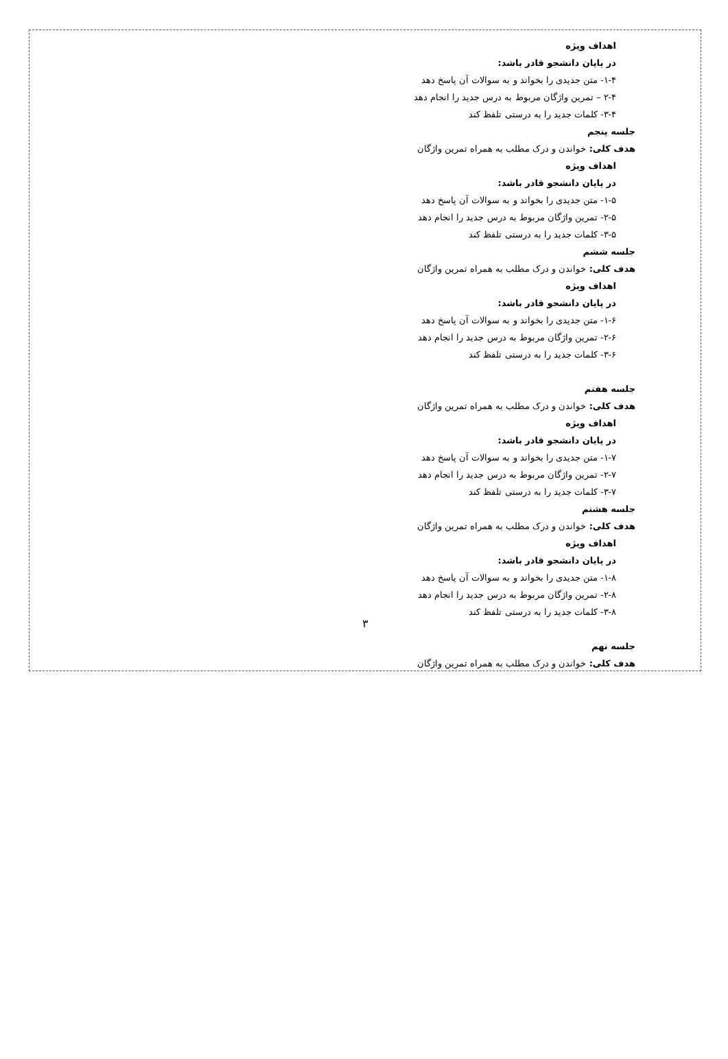اهداف ویژه
در پایان دانشجو قادر باشد:
۱-۴- متن جدیدی را بخواند و به سوالات آن پاسخ دهد
۲-۴ – تمرین واژگان مربوط به درس جدید را انجام دهد
۳-۴- کلمات جدید را به درستی تلفظ کند
جلسه پنجم
هدف کلی: خواندن و درک مطلب به همراه تمرین واژگان
اهداف ویژه
در پایان دانشجو قادر باشد:
۱-۵- متن جدیدی را بخواند و به سوالات آن پاسخ دهد
۲-۵- تمرین واژگان مربوط به درس جدید را انجام دهد
۳-۵- کلمات جدید را به درستی تلفظ کند
جلسه ششم
هدف کلی: خواندن و درک مطلب به همراه تمرین واژگان
اهداف ویژه
در پایان دانشجو قادر باشد:
۱-۶- متن جدیدی را بخواند و به سوالات آن پاسخ دهد
۲-۶- تمرین واژگان مربوط به درس جدید را انجام دهد
۳-۶- کلمات جدید را به درستی تلفظ کند
جلسه هفتم
هدف کلی: خواندن و درک مطلب به همراه تمرین واژگان
اهداف ویژه
در پایان دانشجو قادر باشد:
۱-۷- متن جدیدی را بخواند و به سوالات آن پاسخ دهد
۲-۷- تمرین واژگان مربوط به درس جدید را انجام دهد
۳-۷- کلمات جدید را به درستی تلفظ کند
جلسه هشتم
هدف کلی: خواندن و درک مطلب به همراه تمرین واژگان
اهداف ویژه
در پایان دانشجو قادر باشد:
۱-۸- متن جدیدی را بخواند و به سوالات آن پاسخ دهد
۲-۸- تمرین واژگان مربوط به درس جدید را انجام دهد
۳-۸- کلمات جدید را به درستی تلفظ کند
جلسه نهم
هدف کلی: خواندن و درک مطلب به همراه تمرین واژگان
۳